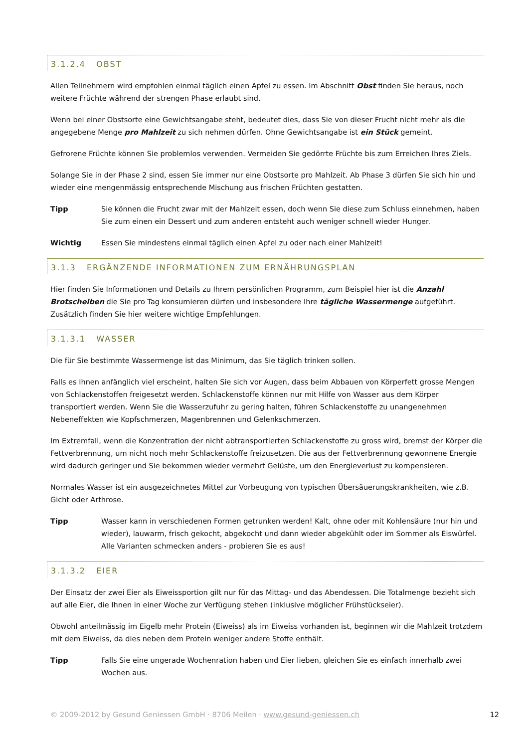3.1.2.4 OBST
Allen Teilnehmern wird empfohlen einmal täglich einen Apfel zu essen. Im Abschnitt Obst finden Sie heraus, noch weitere Früchte während der strengen Phase erlaubt sind.
Wenn bei einer Obstsorte eine Gewichtsangabe steht, bedeutet dies, dass Sie von dieser Frucht nicht mehr als die angegebene Menge pro Mahlzeit zu sich nehmen dürfen. Ohne Gewichtsangabe ist ein Stück gemeint.
Gefrorene Früchte können Sie problemlos verwenden. Vermeiden Sie gedörrte Früchte bis zum Erreichen Ihres Ziels.
Solange Sie in der Phase 2 sind, essen Sie immer nur eine Obstsorte pro Mahlzeit. Ab Phase 3 dürfen Sie sich hin und wieder eine mengenmässig entsprechende Mischung aus frischen Früchten gestatten.
Tipp Sie können die Frucht zwar mit der Mahlzeit essen, doch wenn Sie diese zum Schluss einnehmen, haben Sie zum einen ein Dessert und zum anderen entsteht auch weniger schnell wieder Hunger.
Wichtig Essen Sie mindestens einmal täglich einen Apfel zu oder nach einer Mahlzeit!
3.1.3 ERGÄNZENDE INFORMATIONEN ZUM ERNÄHRUNGSPLAN
Hier finden Sie Informationen und Details zu Ihrem persönlichen Programm, zum Beispiel hier ist die Anzahl Brotscheiben die Sie pro Tag konsumieren dürfen und insbesondere Ihre tägliche Wassermenge aufgeführt. Zusätzlich finden Sie hier weitere wichtige Empfehlungen.
3.1.3.1 WASSER
Die für Sie bestimmte Wassermenge ist das Minimum, das Sie täglich trinken sollen.
Falls es Ihnen anfänglich viel erscheint, halten Sie sich vor Augen, dass beim Abbauen von Körperfett grosse Mengen von Schlackenstoffen freigesetzt werden. Schlackenstoffe können nur mit Hilfe von Wasser aus dem Körper transportiert werden. Wenn Sie die Wasserzufuhr zu gering halten, führen Schlackenstoffe zu unangenehmen Nebeneffekten wie Kopfschmerzen, Magenbrennen und Gelenkschmerzen.
Im Extremfall, wenn die Konzentration der nicht abtransportierten Schlackenstoffe zu gross wird, bremst der Körper die Fettverbrennung, um nicht noch mehr Schlackenstoffe freizusetzen. Die aus der Fettverbrennung gewonnene Energie wird dadurch geringer und Sie bekommen wieder vermehrt Gelüste, um den Energieverlust zu kompensieren.
Normales Wasser ist ein ausgezeichnetes Mittel zur Vorbeugung von typischen Übersäuerungskrankheiten, wie z.B. Gicht oder Arthrose.
Tipp Wasser kann in verschiedenen Formen getrunken werden! Kalt, ohne oder mit Kohlensäure (nur hin und wieder), lauwarm, frisch gekocht, abgekocht und dann wieder abgekühlt oder im Sommer als Eiswürfel. Alle Varianten schmecken anders - probieren Sie es aus!
3.1.3.2 EIER
Der Einsatz der zwei Eier als Eiweissportion gilt nur für das Mittag- und das Abendessen. Die Totalmenge bezieht sich auf alle Eier, die Ihnen in einer Woche zur Verfügung stehen (inklusive möglicher Frühstückseier).
Obwohl anteilmässig im Eigelb mehr Protein (Eiweiss) als im Eiweiss vorhanden ist, beginnen wir die Mahlzeit trotzdem mit dem Eiweiss, da dies neben dem Protein weniger andere Stoffe enthält.
Tipp Falls Sie eine ungerade Wochenration haben und Eier lieben, gleichen Sie es einfach innerhalb zwei Wochen aus.
© 2009-2012 by Gesund Geniessen GmbH · 8706 Meilen · www.gesund-geniessen.ch 12